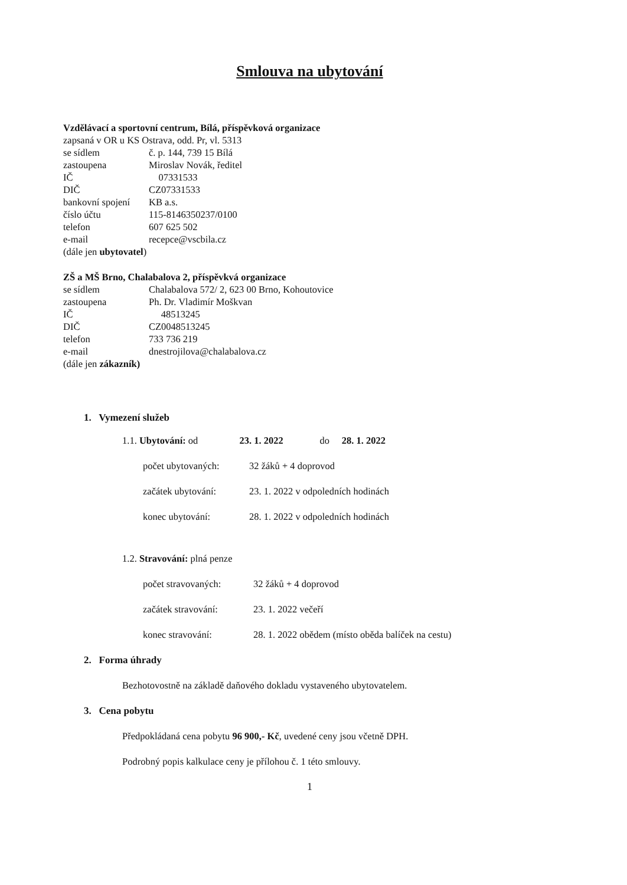Smlouva na ubytování
Vzdělávací a sportovní centrum, Bílá, příspěvková organizace
zapsaná v OR u KS Ostrava, odd. Pr, vl. 5313
se sídlem č. p. 144, 739 15 Bílá
zastoupena Miroslav Novák, ředitel
IČ 07331533
DIČ CZ07331533
bankovní spojení KB a.s.
číslo účtu 115-8146350237/0100
telefon 607 625 502
e-mail recepce@vscbila.cz
(dále jen ubytovatel)
ZŠ a MŠ Brno, Chalabalova 2, příspěvkvá organizace
se sídlem Chalabalova 572/ 2, 623 00 Brno, Kohoutovice
zastoupena Ph. Dr. Vladimír Moškvan
IČ 48513245
DIČ CZ0048513245
telefon 733 736 219
e-mail dnestrojilova@chalabalova.cz
(dále jen zákazník)
1. Vymezení služeb
1.1. Ubytování: od 23. 1. 2022 do 28. 1. 2022
počet ubytovaných: 32 žáků + 4 doprovod
začátek ubytování: 23. 1. 2022 v odpoledních hodinách
konec ubytování: 28. 1. 2022 v odpoledních hodinách
1.2. Stravování: plná penze
počet stravovaných: 32 žáků + 4 doprovod
začátek stravování: 23. 1. 2022 večeří
konec stravování: 28. 1. 2022 obědem (místo oběda balíček na cestu)
2. Forma úhrady
Bezhotovostně na základě daňového dokladu vystaveného ubytovatelem.
3. Cena pobytu
Předpokládaná cena pobytu 96 900,- Kč, uvedené ceny jsou včetně DPH.
Podrobný popis kalkulace ceny je přílohou č. 1 této smlouvy.
1